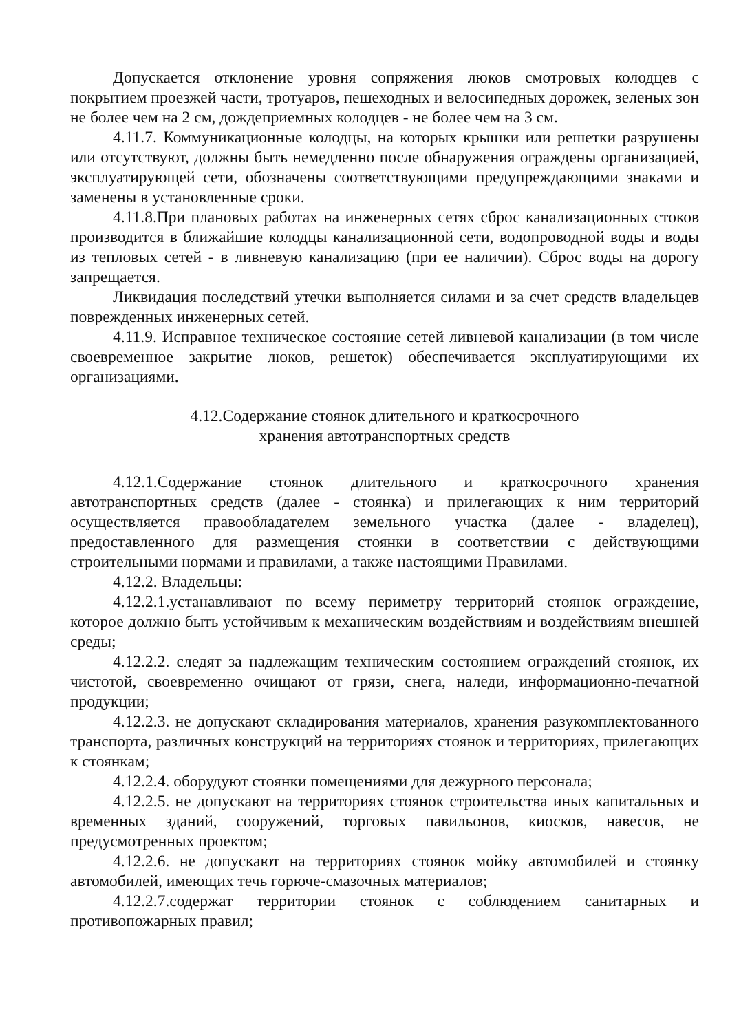Допускается отклонение уровня сопряжения люков смотровых колодцев с покрытием проезжей части, тротуаров, пешеходных и велосипедных дорожек, зеленых зон не более чем на 2 см, дождеприемных колодцев - не более чем на 3 см.
4.11.7. Коммуникационные колодцы, на которых крышки или решетки разрушены или отсутствуют, должны быть немедленно после обнаружения ограждены организацией, эксплуатирующей сети, обозначены соответствующими предупреждающими знаками и заменены в установленные сроки.
4.11.8.При плановых работах на инженерных сетях сброс канализационных стоков производится в ближайшие колодцы канализационной сети, водопроводной воды и воды из тепловых сетей - в ливневую канализацию (при ее наличии). Сброс воды на дорогу запрещается.
Ликвидация последствий утечки выполняется силами и за счет средств владельцев поврежденных инженерных сетей.
4.11.9. Исправное техническое состояние сетей ливневой канализации (в том числе своевременное закрытие люков, решеток) обеспечивается эксплуатирующими их организациями.
4.12.Содержание стоянок длительного и краткосрочного
хранения автотранспортных средств
4.12.1.Содержание стоянок длительного и краткосрочного хранения автотранспортных средств (далее - стоянка) и прилегающих к ним территорий осуществляется правообладателем земельного участка (далее - владелец), предоставленного для размещения стоянки в соответствии с действующими строительными нормами и правилами, а также настоящими Правилами.
4.12.2. Владельцы:
4.12.2.1.устанавливают по всему периметру территорий стоянок ограждение, которое должно быть устойчивым к механическим воздействиям и воздействиям внешней среды;
4.12.2.2. следят за надлежащим техническим состоянием ограждений стоянок, их чистотой, своевременно очищают от грязи, снега, наледи, информационно-печатной продукции;
4.12.2.3. не допускают складирования материалов, хранения разукомплектованного транспорта, различных конструкций на территориях стоянок и территориях, прилегающих к стоянкам;
4.12.2.4. оборудуют стоянки помещениями для дежурного персонала;
4.12.2.5. не допускают на территориях стоянок строительства иных капитальных и временных зданий, сооружений, торговых павильонов, киосков, навесов, не предусмотренных проектом;
4.12.2.6. не допускают на территориях стоянок мойку автомобилей и стоянку автомобилей, имеющих течь горюче-смазочных материалов;
4.12.2.7.содержат территории стоянок с соблюдением санитарных и противопожарных правил;